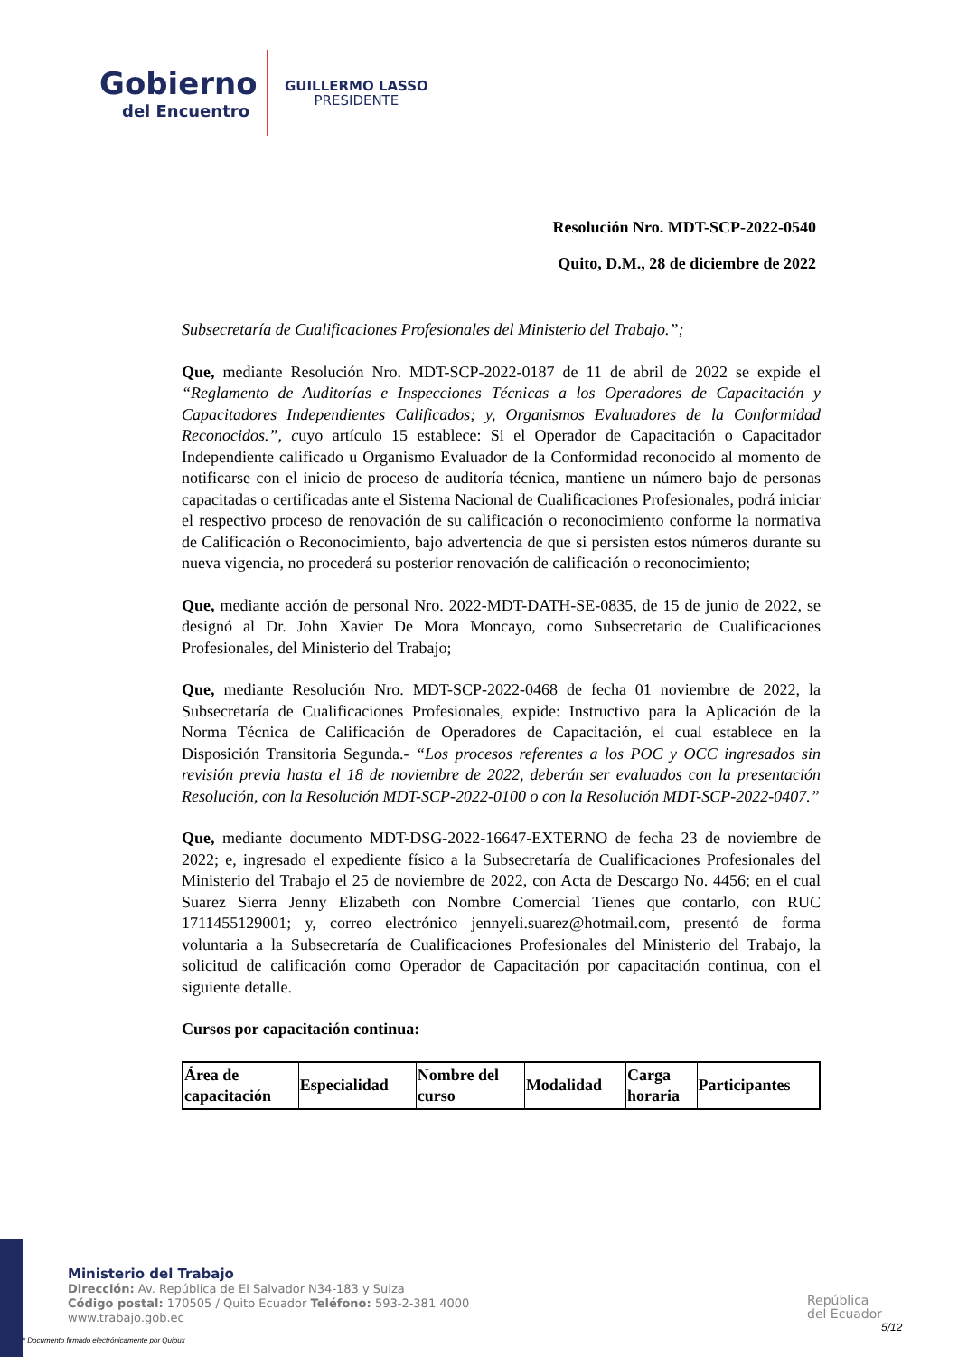Gobierno
del Encuentro
GUILLERMO LASSO
PRESIDENTE
Resolución Nro. MDT-SCP-2022-0540
Quito, D.M., 28 de diciembre de 2022
Subsecretaría de Cualificaciones Profesionales del Ministerio del Trabajo.”;
Que, mediante Resolución Nro. MDT-SCP-2022-0187 de 11 de abril de 2022 se expide el “Reglamento de Auditorías e Inspecciones Técnicas a los Operadores de Capacitación y Capacitadores Independientes Calificados; y, Organismos Evaluadores de la Conformidad Reconocidos.”, cuyo artículo 15 establece: Si el Operador de Capacitación o Capacitador Independiente calificado u Organismo Evaluador de la Conformidad reconocido al momento de notificarse con el inicio de proceso de auditoría técnica, mantiene un número bajo de personas capacitadas o certificadas ante el Sistema Nacional de Cualificaciones Profesionales, podrá iniciar el respectivo proceso de renovación de su calificación o reconocimiento conforme la normativa de Calificación o Reconocimiento, bajo advertencia de que si persisten estos números durante su nueva vigencia, no procederá su posterior renovación de calificación o reconocimiento;
Que, mediante acción de personal Nro. 2022-MDT-DATH-SE-0835, de 15 de junio de 2022, se designó al Dr. John Xavier De Mora Moncayo, como Subsecretario de Cualificaciones Profesionales, del Ministerio del Trabajo;
Que, mediante Resolución Nro. MDT-SCP-2022-0468 de fecha 01 noviembre de 2022, la Subsecretaría de Cualificaciones Profesionales, expide: Instructivo para la Aplicación de la Norma Técnica de Calificación de Operadores de Capacitación, el cual establece en la Disposición Transitoria Segunda.- “Los procesos referentes a los POC y OCC ingresados sin revisión previa hasta el 18 de noviembre de 2022, deberán ser evaluados con la presentación Resolución, con la Resolución MDT-SCP-2022-0100 o con la Resolución MDT-SCP-2022-0407.”
Que, mediante documento MDT-DSG-2022-16647-EXTERNO de fecha 23 de noviembre de 2022; e, ingresado el expediente físico a la Subsecretaría de Cualificaciones Profesionales del Ministerio del Trabajo el 25 de noviembre de 2022, con Acta de Descargo No. 4456; en el cual Suarez Sierra Jenny Elizabeth con Nombre Comercial Tienes que contarlo, con RUC 1711455129001; y, correo electrónico jennyeli.suarez@hotmail.com, presentó de forma voluntaria a la Subsecretaría de Cualificaciones Profesionales del Ministerio del Trabajo, la solicitud de calificación como Operador de Capacitación por capacitación continua, con el siguiente detalle.
Cursos por capacitación continua:
| Área de capacitación | Especialidad | Nombre del curso | Modalidad | Carga horaria | Participantes |
| --- | --- | --- | --- | --- | --- |
Ministerio del Trabajo
Dirección: Av. República de El Salvador N34-183 y Suiza
Código postal: 170505 / Quito Ecuador Teléfono: 593-2-381 4000
www.trabajo.gob.ec
* Documento firmado electrónicamente por Quipux
República
del Ecuador
5/12